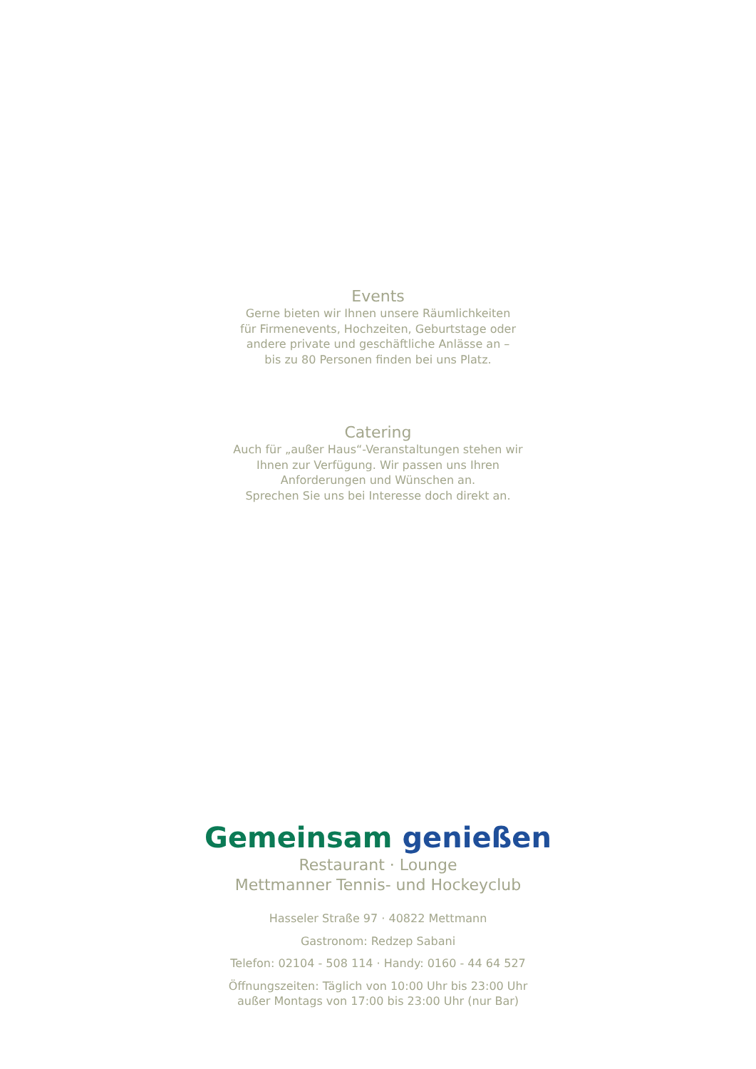Events
Gerne bieten wir Ihnen unsere Räumlichkeiten
für Firmenevents, Hochzeiten, Geburtstage oder
andere private und geschäftliche Anlässe an –
bis zu 80 Personen finden bei uns Platz.
Catering
Auch für „außer Haus“-Veranstaltungen stehen wir
Ihnen zur Verfügung. Wir passen uns Ihren
Anforderungen und Wünschen an.
Sprechen Sie uns bei Interesse doch direkt an.
Gemeinsam genießen
Restaurant · Lounge
Mettmanner Tennis- und Hockeyclub
Hasseler Straße 97 · 40822 Mettmann
Gastronom: Redzep Sabani
Telefon: 02104 - 508 114 · Handy: 0160 - 44 64 527
Öffnungszeiten: Täglich von 10:00 Uhr bis 23:00 Uhr
außer Montags von 17:00 bis 23:00 Uhr (nur Bar)